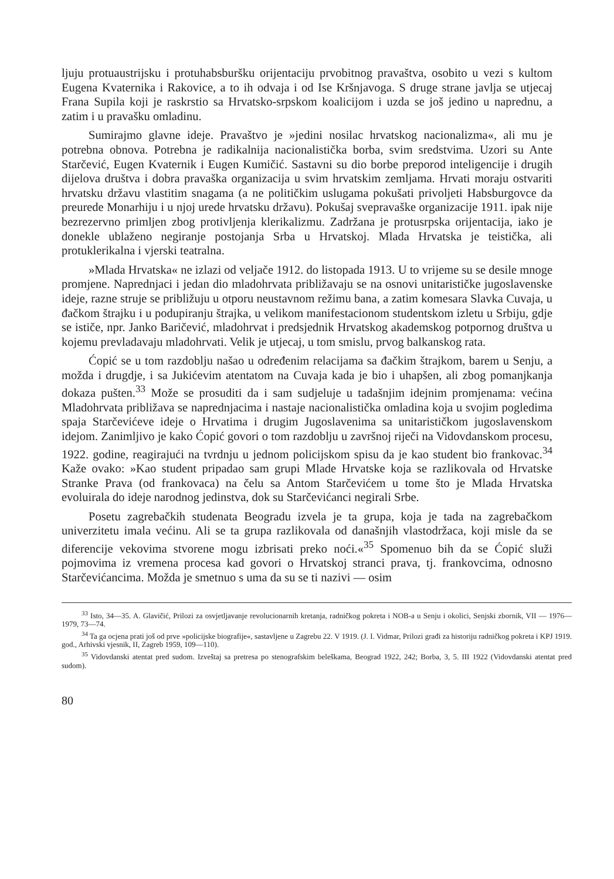ljuju protuaustrijsku i protuhabsburšku orijentaciju prvobitnog pravaštva, osobito u vezi s kultom Eugena Kvaternika i Rakovice, a to ih odvaja i od Ise Kršnjavoga. S druge strane javlja se utjecaj Frana Supila koji je raskrstio sa Hrvatsko-srpskom koalicijom i uzda se još jedino u naprednu, a zatim i u pravašku omladinu.
Sumirajmo glavne ideje. Pravaštvo je »jedini nosilac hrvatskog nacionalizma«, ali mu je potrebna obnova. Potrebna je radikalnija nacionalistička borba, svim sredstvima. Uzori su Ante Starčević, Eugen Kvaternik i Eugen Kumičić. Sastavni su dio borbe preporod inteligencije i drugih dijelova društva i dobra pravaška organizacija u svim hrvatskim zemljama. Hrvati moraju ostvariti hrvatsku državu vlastitim snagama (a ne političkim uslugama pokušati privoljeti Habsburgovce da preurede Monarhiju i u njoj urede hrvatsku državu). Pokušaj svepravaške organizacije 1911. ipak nije bezrezervno primljen zbog protivljenja klerikalizmu. Zadržana je protusrpska orijentacija, iako je donekle ublaženo negiranje postojanja Srba u Hrvatskoj. Mlada Hrvatska je teistička, ali protuklerikalna i vjerski teatralna.
»Mlada Hrvatska« ne izlazi od veljače 1912. do listopada 1913. U to vrijeme su se desile mnoge promjene. Naprednjaci i jedan dio mladohrvata približavaju se na osnovi unitarističke jugoslavenske ideje, razne struje se približuju u otporu neustavnom režimu bana, a zatim komesara Slavka Cuvaja, u đačkom štrajku i u podupiranju štrajka, u velikom manifestacionom studentskom izletu u Srbiju, gdje se ističe, npr. Janko Baričević, mladohrvat i predsjednik Hrvatskog akademskog potpornog društva u kojemu prevladavaju mladohrvati. Velik je utjecaj, u tom smislu, prvog balkanskog rata.
Ćopić se u tom razdoblju našao u određenim relacijama sa đačkim štrajkom, barem u Senju, a možda i drugdje, i sa Jukićevim atentatom na Cuvaja kada je bio i uhapšen, ali zbog pomanjkanja dokaza pušten.<sup>33</sup> Može se prosuditi da i sam sudjeluje u tadašnjim idejnim promjenama: većina Mladohrvata približava se naprednjacima i nastaje nacionalistička omladina koja u svojim pogledima spaja Starčevićeve ideje o Hrvatima i drugim Jugoslavenima sa unitarističkom jugoslavenskom idejom. Zanimljivo je kako Ćopić govori o tom razdoblju u završnoj riječi na Vidovdanskom procesu, 1922. godine, reagirajući na tvrdnju u jednom policijskom spisu da je kao student bio frankovac.<sup>34</sup> Kaže ovako: »Kao student pripadao sam grupi Mlade Hrvatske koja se razlikovala od Hrvatske Stranke Prava (od frankovaca) na čelu sa Antom Starčevićem u tome što je Mlada Hrvatska evoluirala do ideje narodnog jedinstva, dok su Starčevićanci negirali Srbe.
Posetu zagrebačkih studenata Beogradu izvela je ta grupa, koja je tada na zagrebačkom univerzitetu imala većinu. Ali se ta grupa razlikovala od današnjih vlastodržaca, koji misle da se diferencije vekovima stvorene mogu izbrisati preko noći.«<sup>35</sup> Spomenuo bih da se Ćopić služi pojmovima iz vremena procesa kad govori o Hrvatskoj stranci prava, tj. frankovcima, odnosno Starčevićancima. Možda je smetnuo s uma da su se ti nazivi — osim
<sup>33</sup> Isto, 34—35. A. Glavičić, Prilozi za osvjetljavanje revolucionarnih kretanja, radničkog pokreta i NOB-a u Senju i okolici, Senjski zbornik, VII — 1976—1979, 73—74.
<sup>34</sup> Ta ga ocjena prati još od prve »policijske biografije«, sastavljene u Zagrebu 22. V 1919. (J. I. Vidmar, Prilozi građi za historiju radničkog pokreta i KPJ 1919. god., Arhivski vjesnik, II, Zagreb 1959, 109—110).
<sup>35</sup> Vidovdanski atentat pred sudom. Izveštaj sa pretresa po stenografskim beleškama, Beograd 1922, 242; Borba, 3, 5. III 1922 (Vidovdanski atentat pred sudom).
80